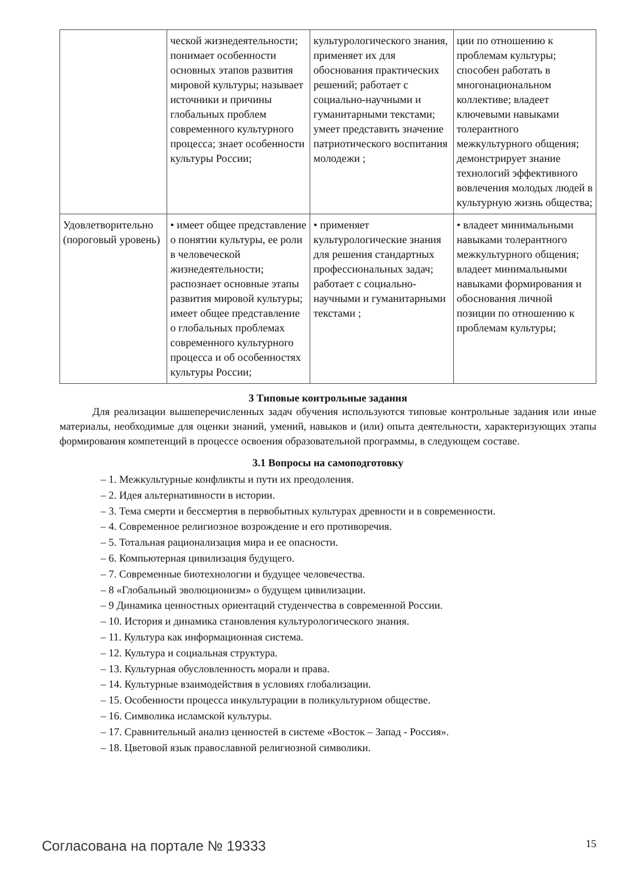| | ческой жизнедеятельности; понимает особенности основных этапов развития мировой культуры; называет источники и причины глобальных проблем современного культурного процесса; знает особенности культуры России; | культурологического знания, применяет их для обоснования практических решений; работает с социально-научными и гуманитарными текстами; умеет представить значение патриотического воспитания молодежи ; | ции по отношению к проблемам культуры; способен работать в многонациональном коллективе; владеет ключевыми навыками толерантного межкультурного общения; демонстрирует знание технологий эффективного вовлечения молодых людей в культурную жизнь общества; |
| Удовлетворительно (пороговый уровень) | • имеет общее представление о понятии культуры, ее роли в человеческой жизнедеятельности; распознает основные этапы развития мировой культуры; имеет общее представление о глобальных проблемах современного культурного процесса и об особенностях культуры России; | • применяет культурологические знания для решения стандартных профессиональных задач; работает с социально-научными и гуманитарными текстами ; | • владеет минимальными навыками толерантного межкультурного общения; владеет минимальными навыками формирования и обоснования личной позиции по отношению к проблемам культуры; |
3 Типовые контрольные задания
Для реализации вышеперечисленных задач обучения используются типовые контрольные задания или иные материалы, необходимые для оценки знаний, умений, навыков и (или) опыта деятельности, характеризующих этапы формирования компетенций в процессе освоения образовательной программы, в следующем составе.
3.1 Вопросы на самоподготовку
– 1. Межкультурные конфликты и пути их преодоления.
– 2. Идея альтернативности в истории.
– 3. Тема смерти и бессмертия в первобытных культурах древности и в современности.
– 4. Современное религиозное возрождение и его противоречия.
– 5. Тотальная рационализация мира и ее опасности.
– 6. Компьютерная цивилизация будущего.
– 7. Современные биотехнологии и будущее человечества.
– 8 «Глобальный эволюционизм» о будущем цивилизации.
– 9 Динамика ценностных ориентаций студенчества в современной России.
– 10. История и динамика становления культурологического знания.
– 11. Культура как информационная система.
– 12. Культура и социальная структура.
– 13. Культурная обусловленность морали и права.
– 14. Культурные взаимодействия в условиях глобализации.
– 15. Особенности процесса инкультурации в поликультурном обществе.
– 16. Символика исламской культуры.
– 17. Сравнительный анализ ценностей в системе «Восток – Запад - Россия».
– 18. Цветовой язык православной религиозной символики.
Согласована на портале № 19333 15